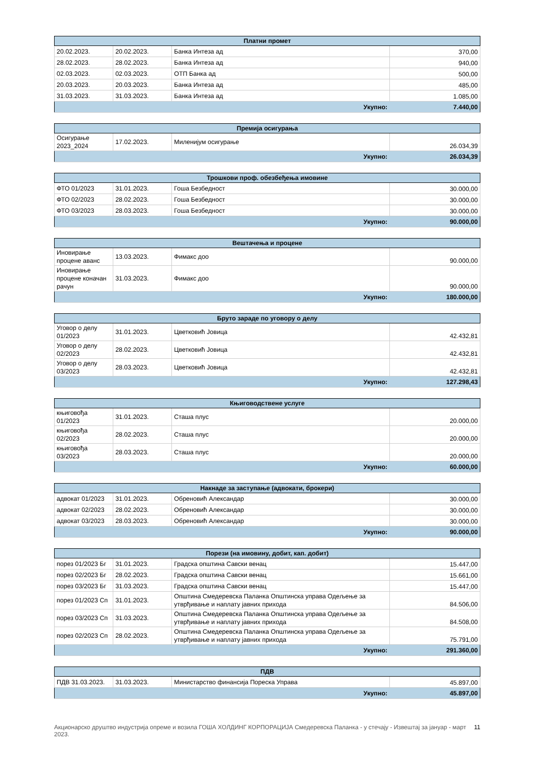| Платни промет | | | |
| --- | --- | --- | --- |
| 20.02.2023. | 20.02.2023. | Банка Интеза ад | 370,00 |
| 28.02.2023. | 28.02.2023. | Банка Интеза ад | 940,00 |
| 02.03.2023. | 02.03.2023. | ОТП Банка ад | 500,00 |
| 20.03.2023. | 20.03.2023. | Банка Интеза ад | 485,00 |
| 31.03.2023. | 31.03.2023. | Банка Интеза ад | 1.085,00 |
| Укупно: | | | 7.440,00 |
| Премија осигурања | | | |
| --- | --- | --- | --- |
| Осигурање 2023_2024 | 17.02.2023. | Миленијум осигурање | 26.034,39 |
| Укупно: | | | 26.034,39 |
| Трошкови проф. обезбеђења имовине | | | |
| --- | --- | --- | --- |
| ФТО 01/2023 | 31.01.2023. | Гоша Безбедност | 30.000,00 |
| ФТО 02/2023 | 28.02.2023. | Гоша Безбедност | 30.000,00 |
| ФТО 03/2023 | 28.03.2023. | Гоша Безбедност | 30.000,00 |
| Укупно: | | | 90.000,00 |
| Вештачења и процене | | | |
| --- | --- | --- | --- |
| Иновирање процене аванс | 13.03.2023. | Фимакс доо | 90.000,00 |
| Иновирање процене коначан рачун | 31.03.2023. | Фимакс доо | 90.000,00 |
| Укупно: | | | 180.000,00 |
| Бруто зараде по уговору о делу | | | |
| --- | --- | --- | --- |
| Уговор о делу 01/2023 | 31.01.2023. | Цветковић Јовица | 42.432,81 |
| Уговор о делу 02/2023 | 28.02.2023. | Цветковић Јовица | 42.432,81 |
| Уговор о делу 03/2023 | 28.03.2023. | Цветковић Јовица | 42.432,81 |
| Укупно: | | | 127.298,43 |
| Књиговодствене услуге | | | |
| --- | --- | --- | --- |
| књиговођа 01/2023 | 31.01.2023. | Сташа плус | 20.000,00 |
| књиговођа 02/2023 | 28.02.2023. | Сташа плус | 20.000,00 |
| књиговођа 03/2023 | 28.03.2023. | Сташа плус | 20.000,00 |
| Укупно: | | | 60.000,00 |
| Накнаде за заступање (адвокати, брокери) | | | |
| --- | --- | --- | --- |
| адвокат 01/2023 | 31.01.2023. | Обреновић Александар | 30.000,00 |
| адвокат 02/2023 | 28.02.2023. | Обреновић Александар | 30.000,00 |
| адвокат 03/2023 | 28.03.2023. | Обреновић Александар | 30.000,00 |
| Укупно: | | | 90.000,00 |
| Порези (на имовину, добит, кап. добит) | | | |
| --- | --- | --- | --- |
| порез 01/2023 Бг | 31.01.2023. | Градска општина Савски венац | 15.447,00 |
| порез 02/2023 Бг | 28.02.2023. | Градска општина Савски венац | 15.661,00 |
| порез 03/2023 Бг | 31.03.2023. | Градска општина Савски венац | 15.447,00 |
| порез 01/2023 Сп | 31.01.2023. | Општина Смедеревска Паланка Општинска управа Одељење за утврђивање и наплату јавних прихода | 84.506,00 |
| порез 03/2023 Сп | 31.03.2023. | Општина Смедеревска Паланка Општинска управа Одељење за утврђивање и наплату јавних прихода | 84.508,00 |
| порез 02/2023 Сп | 28.02.2023. | Општина Смедеревска Паланка Општинска управа Одељење за утврђивање и наплату јавних прихода | 75.791,00 |
| Укупно: | | | 291.360,00 |
| ПДВ | | | |
| --- | --- | --- | --- |
| ПДВ 31.03.2023. | 31.03.2023. | Министарство финансија Пореска Управа | 45.897,00 |
| Укупно: | | | 45.897,00 |
Акционарско друштво индустрија опреме и возила ГОША ХОЛДИНГ КОРПОРАЦИЈА Смедеревска Паланка - у стечају - Извештај за јануар - март 2023. 11